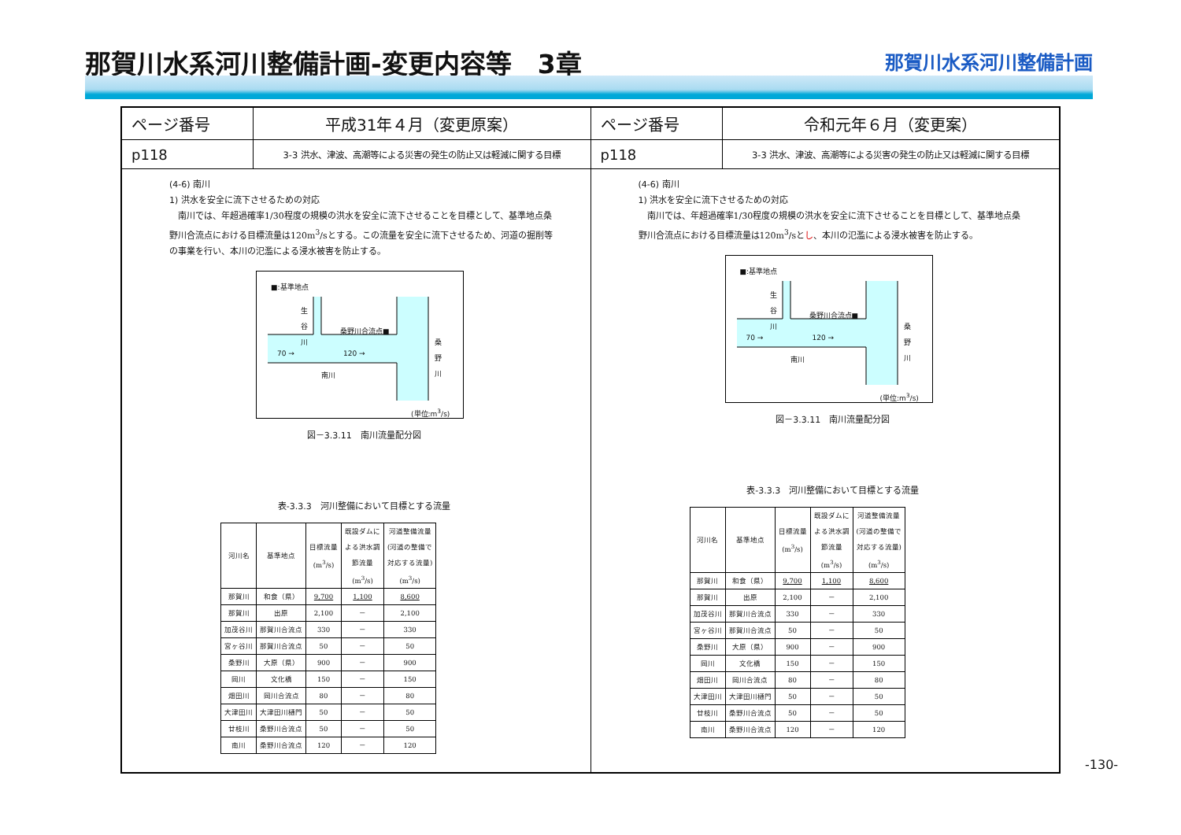那賀川水系河川整備計画-変更内容等　3章
那賀川水系河川整備計画
ページ番号
平成31年４月（変更原案）
p118
3-3 洪水、津波、高潮等による災害の発生の防止又は軽減に関する目標
(4-6) 南川
1) 洪水を安全に流下させるための対応
　南川では、年超過確率1/30程度の規模の洪水を安全に流下させることを目標として、基準地点桑野川合流点における目標流量は120m<sup>3</sup>/sとする。この流量を安全に流下させるため、河道の掘削等の事業を行い、本川の氾濫による浸水被害を防止する。
■:基準地点
生谷川
桑野川合流点■
70 → 120 →
南川
桑野川
(単位:m<sup>3</sup>/s)
図－3.3.11　南川流量配分図
表-3.3.3　河川整備において目標とする流量
| 河川名 | 基準地点 | 目標流量 (m<sup>3</sup>/s) | 既設ダムに よる洪水調 節流量 (m<sup>3</sup>/s) | 河道整備流量 (河道の整備で 対応する流量) (m<sup>3</sup>/s) |
| --- | --- | --- | --- | --- |
| 那賀川 | 和食（県） | 9,700 | 1,100 | 8,600 |
| 那賀川 | 出原 | 2,100 | － | 2,100 |
| 加茂谷川 | 那賀川合流点 | 330 | － | 330 |
| 宮ヶ谷川 | 那賀川合流点 | 50 | － | 50 |
| 桑野川 | 大原（県） | 900 | － | 900 |
| 岡川 | 文化橋 | 150 | － | 150 |
| 畑田川 | 岡川合流点 | 80 | － | 80 |
| 大津田川 | 大津田川樋門 | 50 | － | 50 |
| 廿枝川 | 桑野川合流点 | 50 | － | 50 |
| 南川 | 桑野川合流点 | 120 | － | 120 |
ページ番号
令和元年６月（変更案）
p118
3-3 洪水、津波、高潮等による災害の発生の防止又は軽減に関する目標
(4-6) 南川
1) 洪水を安全に流下させるための対応
　南川では、年超過確率1/30程度の規模の洪水を安全に流下させることを目標として、基準地点桑野川合流点における目標流量は120m<sup>3</sup>/sとし、本川の氾濫による浸水被害を防止する。
■:基準地点
生谷川
桑野川合流点■
70 → 120 →
南川
桑野川
(単位:m<sup>3</sup>/s)
図－3.3.11　南川流量配分図
表-3.3.3　河川整備において目標とする流量
| 河川名 | 基準地点 | 目標流量 (m<sup>3</sup>/s) | 既設ダムに よる洪水調 節流量 (m<sup>3</sup>/s) | 河道整備流量 (河道の整備で 対応する流量) (m<sup>3</sup>/s) |
| --- | --- | --- | --- | --- |
| 那賀川 | 和食（県） | 9,700 | 1,100 | 8,600 |
| 那賀川 | 出原 | 2,100 | － | 2,100 |
| 加茂谷川 | 那賀川合流点 | 330 | － | 330 |
| 宮ヶ谷川 | 那賀川合流点 | 50 | － | 50 |
| 桑野川 | 大原（県） | 900 | － | 900 |
| 岡川 | 文化橋 | 150 | － | 150 |
| 畑田川 | 岡川合流点 | 80 | － | 80 |
| 大津田川 | 大津田川樋門 | 50 | － | 50 |
| 廿枝川 | 桑野川合流点 | 50 | － | 50 |
| 南川 | 桑野川合流点 | 120 | － | 120 |
-130-